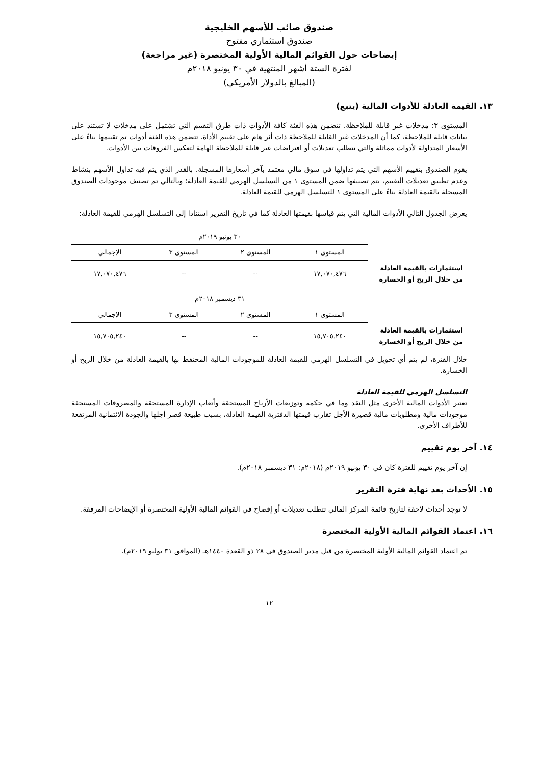صندوق صائب للأسهم الخليجية
صندوق استثماري مفتوح
إيضاحات حول القوائم المالية الأولية المختصرة (غير مراجعة)
لفترة الستة أشهر المنتهية في ٣٠ يونيو ٢٠١٨م
(المبالغ بالدولار الأمريكي)
١٣. القيمة العادلة للأدوات المالية (يتبع)
المستوى ٣: مدخلات غير قابلة للملاحظة. تتضمن هذه الفئة كافة الأدوات ذات طرق التقييم التي تشتمل على مدخلات لا تستند على بيانات قابلة للملاحظة، كما أن المدخلات غير القابلة للملاحظة ذات أثر هام على تقييم الأداة. تتضمن هذه الفئة أدوات تم تقييمها بناءً على الأسعار المتداولة لأدوات مماثلة والتي تتطلب تعديلات أو افتراضات غير قابلة للملاحظة الهامة لتعكس الفروقات بين الأدوات.
يقوم الصندوق بتقييم الأسهم التي يتم تداولها في سوق مالي معتمد بآخر أسعارها المسجلة. بالقدر الذي يتم فيه تداول الأسهم بنشاط وعدم تطبيق تعديلات التقييم، يتم تصنيفها ضمن المستوى ١ من التسلسل الهرمي للقيمة العادلة؛ وبالتالي تم تصنيف موجودات الصندوق المسجلة بالقيمة العادلة بناءً على المستوى ١ للتسلسل الهرمي للقيمة العادلة.
يعرض الجدول التالي الأدوات المالية التي يتم قياسها بقيمتها العادلة كما في تاريخ التقرير استنادا إلى التسلسل الهرمي للقيمة العادلة:
| | ٣٠ يونيو ٢٠١٩م | | | |
| --- | --- | --- | --- | --- |
| | المستوى ١ | المستوى ٢ | المستوى ٣ | الإجمالي |
| استثمارات بالقيمة العادلة من خلال الربح أو الخسارة | ١٧,٠٧٠,٤٧٦ | -- | -- | ١٧,٠٧٠,٤٧٦ |
| | ٣١ ديسمبر ٢٠١٨م | | | |
| --- | --- | --- | --- | --- |
| | المستوى ١ | المستوى ٢ | المستوى ٣ | الإجمالي |
| استثمارات بالقيمة العادلة من خلال الربح أو الخسارة | ١٥,٧٠٥,٢٤٠ | -- | -- | ١٥,٧٠٥,٢٤٠ |
خلال الفترة، لم يتم أي تحويل في التسلسل الهرمي للقيمة العادلة للموجودات المالية المحتفظ بها بالقيمة العادلة من خلال الربح أو الخسارة.
التسلسل الهرمي للقيمة العادلة
تعتبر الأدوات المالية الأخرى مثل النقد وما في حكمه وتوزيعات الأرباح المستحقة وأتعاب الإدارة المستحقة والمصروفات المستحقة موجودات مالية ومطلوبات مالية قصيرة الأجل تقارب قيمتها الدفترية القيمة العادلة، بسبب طبيعة قصر أجلها والجودة الائتمانية المرتفعة للأطراف الأخرى.
١٤. آخر يوم تقييم
إن آخر يوم تقييم للفترة كان في ٣٠ يونيو ٢٠١٩م (٢٠١٨م: ٣١ ديسمبر ٢٠١٨م).
١٥. الأحداث بعد نهاية فترة التقرير
لا توجد أحداث لاحقة لتاريخ قائمة المركز المالي تتطلب تعديلات أو إفصاح في القوائم المالية الأولية المختصرة أو الإيضاحات المرفقة.
١٦. اعتماد القوائم المالية الأولية المختصرة
تم اعتماد القوائم المالية الأولية المختصرة من قبل مدير الصندوق في ٢٨ ذو القعدة ١٤٤٠هـ (الموافق ٣١ يوليو ٢٠١٩م).
١٢